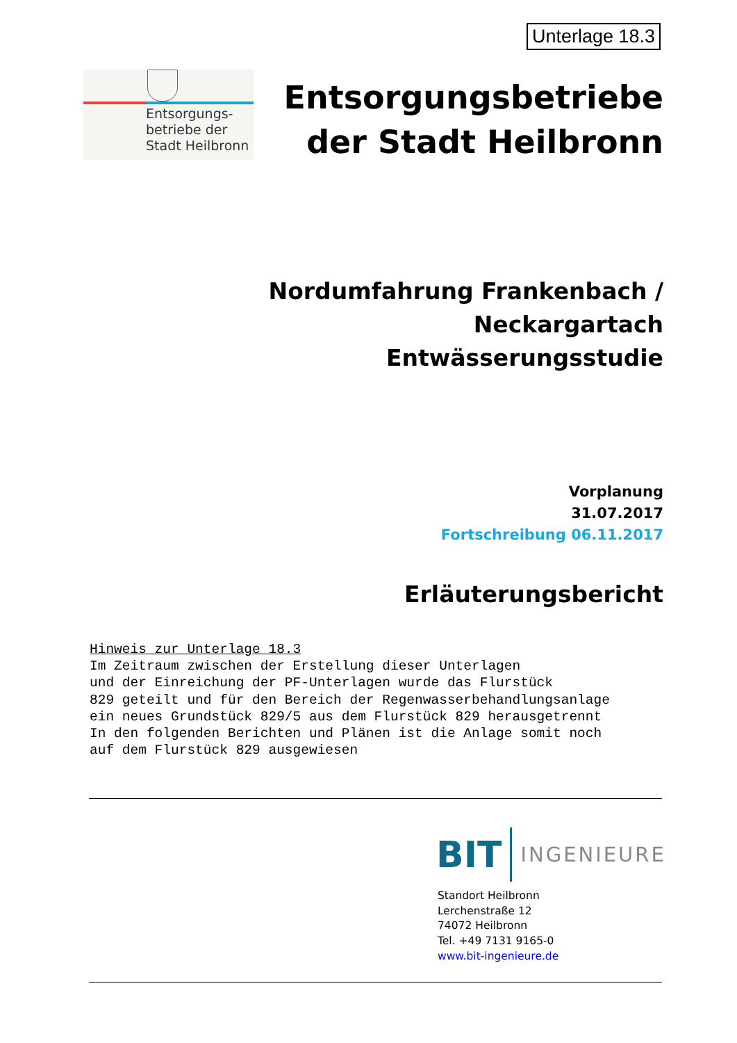Unterlage 18.3
Entsorgungs-
betriebe der
Stadt Heilbronn
Entsorgungsbetriebe
der Stadt Heilbronn
Nordumfahrung Frankenbach / Neckargartach
Entwässerungsstudie
Vorplanung
31.07.2017
Fortschreibung 06.11.2017
Erläuterungsbericht
Hinweis zur Unterlage 18.3 Im Zeitraum zwischen der Erstellung dieser Unterlagen und der Einreichung der PF-Unterlagen wurde das Flurstück 829 geteilt und für den Bereich der Regenwasserbehandlungsanlage ein neues Grundstück 829/5 aus dem Flurstück 829 herausgetrennt In den folgenden Berichten und Plänen ist die Anlage somit noch auf dem Flurstück 829 ausgewiesen
BIT INGENIEURE
Standort Heilbronn
Lerchenstraße 12
74072 Heilbronn
Tel. +49 7131 9165-0
www.bit-ingenieure.de